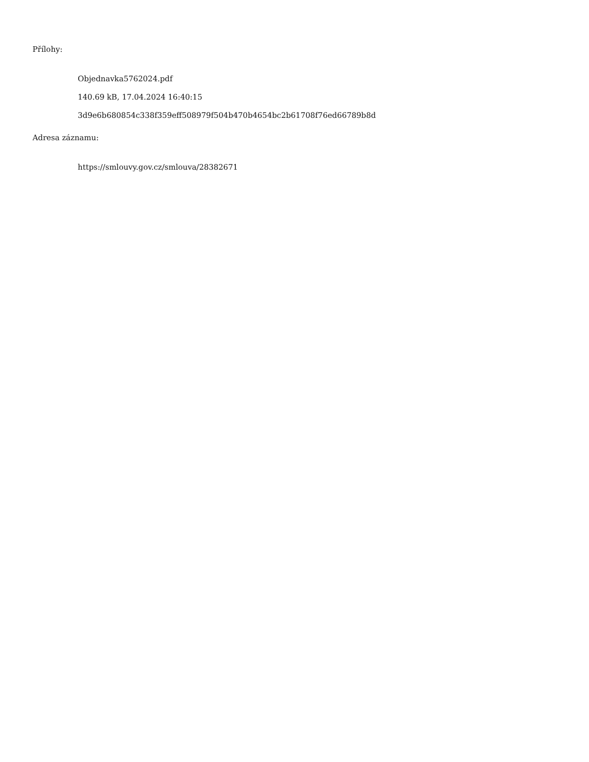Přílohy:
Objednavka5762024.pdf
140.69 kB, 17.04.2024 16:40:15
3d9e6b680854c338f359eff508979f504b470b4654bc2b61708f76ed66789b8d
Adresa záznamu:
https://smlouvy.gov.cz/smlouva/28382671